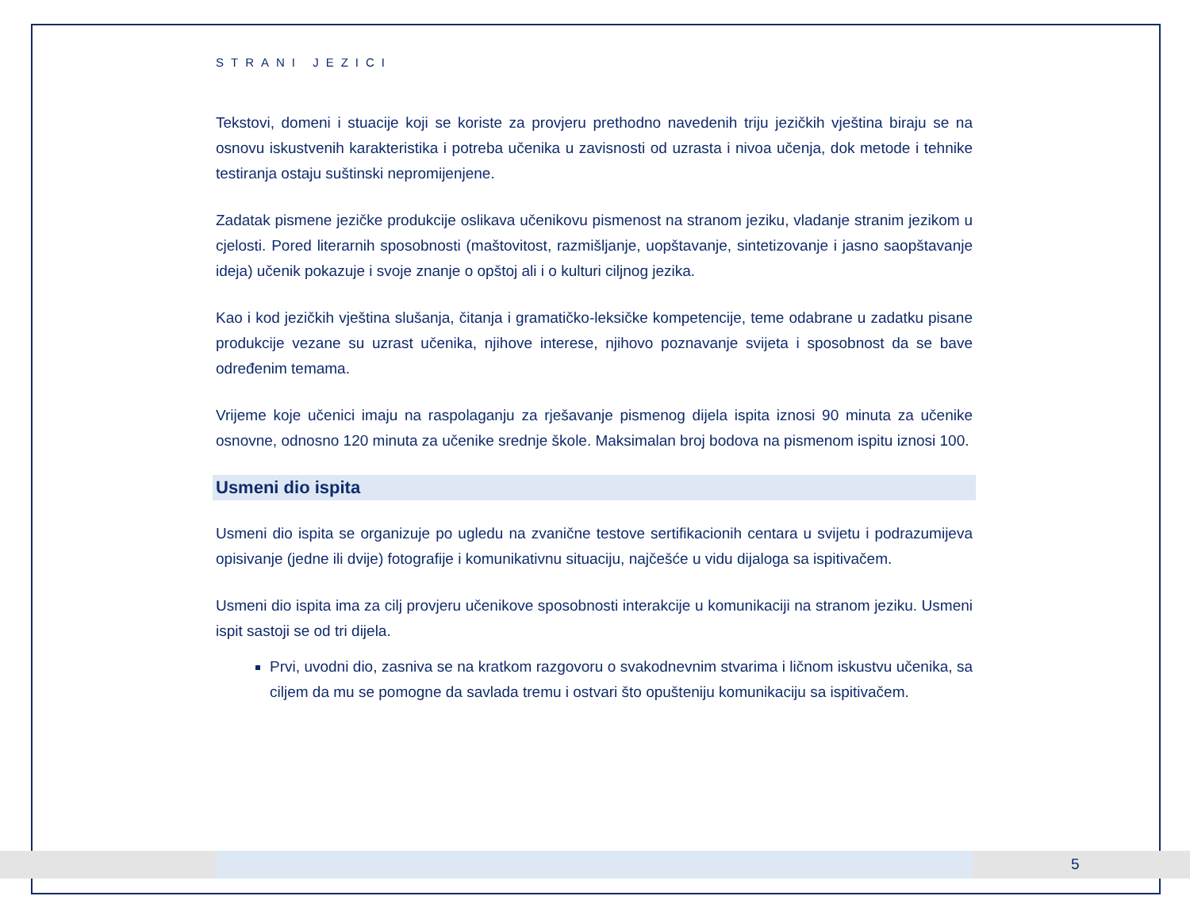STRANI JEZICI
Tekstovi, domeni i stuacije koji se koriste za provjeru prethodno navedenih triju jezičkih vještina biraju se na osnovu iskustvenih karakteristika i potreba učenika u zavisnosti od uzrasta i nivoa učenja, dok metode i tehnike testiranja ostaju suštinski nepromijenjene.
Zadatak pismene jezičke produkcije oslikava učenikovu pismenost na stranom jeziku, vladanje stranim jezikom u cjelosti. Pored literarnih sposobnosti (maštovitost, razmišljanje, uopštavanje, sintetizovanje i jasno saopštavanje ideja) učenik pokazuje i svoje znanje o opštoj ali i o kulturi ciljnog jezika.
Kao i kod jezičkih vještina slušanja, čitanja i gramatičko-leksičke kompetencije, teme odabrane u zadatku pisane produkcije vezane su uzrast učenika, njihove interese, njihovo poznavanje svijeta i sposobnost da se bave određenim temama.
Vrijeme koje učenici imaju na raspolaganju za rješavanje pismenog dijela ispita iznosi 90 minuta za učenike osnovne, odnosno 120 minuta za učenike srednje škole. Maksimalan broj bodova na pismenom ispitu iznosi 100.
Usmeni dio ispita
Usmeni dio ispita se organizuje po ugledu na zvanične testove sertifikacionih centara u svijetu i podrazumijeva opisivanje (jedne ili dvije) fotografije i komunikativnu situaciju, najčešće u vidu dijaloga sa ispitivačem.
Usmeni dio ispita ima za cilj provjeru učenikove sposobnosti interakcije u komunikaciji na stranom jeziku. Usmeni ispit sastoji se od tri dijela.
Prvi, uvodni dio, zasniva se na kratkom razgovoru o svakodnevnim stvarima i ličnom iskustvu učenika, sa ciljem da mu se pomogne da savlada tremu i ostvari što opušteniju komunikaciju sa ispitivačem.
5